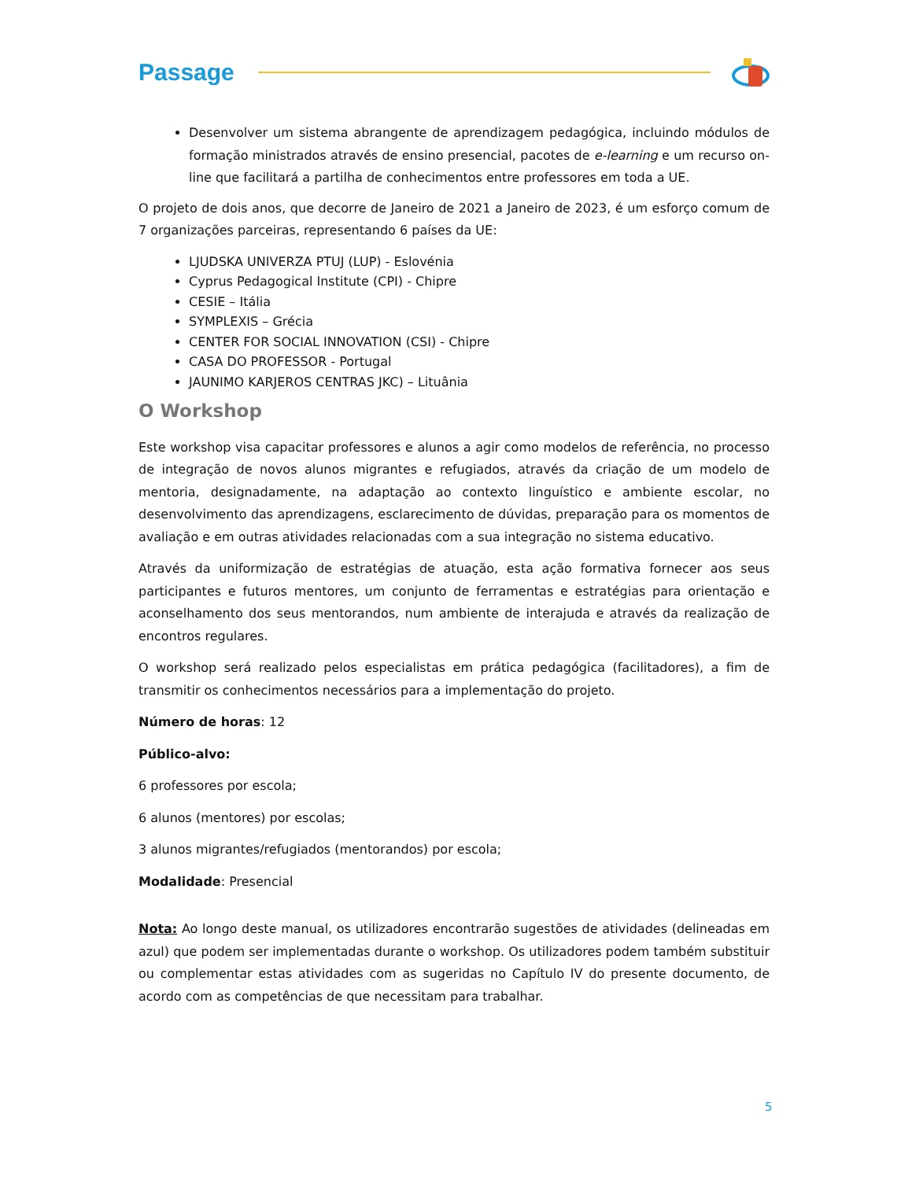Passage
Desenvolver um sistema abrangente de aprendizagem pedagógica, incluindo módulos de formação ministrados através de ensino presencial, pacotes de e-learning e um recurso on-line que facilitará a partilha de conhecimentos entre professores em toda a UE.
O projeto de dois anos, que decorre de Janeiro de 2021 a Janeiro de 2023, é um esforço comum de 7 organizações parceiras, representando 6 países da UE:
LJUDSKA UNIVERZA PTUJ (LUP) - Eslovénia
Cyprus Pedagogical Institute (CPI) - Chipre
CESIE – Itália
SYMPLEXIS – Grécia
CENTER FOR SOCIAL INNOVATION (CSI) - Chipre
CASA DO PROFESSOR - Portugal
JAUNIMO KARJEROS CENTRAS JKC) – Lituânia
O Workshop
Este workshop visa capacitar professores e alunos a agir como modelos de referência, no processo de integração de novos alunos migrantes e refugiados, através da criação de um modelo de mentoria, designadamente, na adaptação ao contexto linguístico e ambiente escolar, no desenvolvimento das aprendizagens, esclarecimento de dúvidas, preparação para os momentos de avaliação e em outras atividades relacionadas com a sua integração no sistema educativo.
Através da uniformização de estratégias de atuação, esta ação formativa fornecer aos seus participantes e futuros mentores, um conjunto de ferramentas e estratégias para orientação e aconselhamento dos seus mentorandos, num ambiente de interajuda e através da realização de encontros regulares.
O workshop será realizado pelos especialistas em prática pedagógica (facilitadores), a fim de transmitir os conhecimentos necessários para a implementação do projeto.
Número de horas: 12
Público-alvo:
6 professores por escola;
6 alunos (mentores) por escolas;
3 alunos migrantes/refugiados (mentorandos) por escola;
Modalidade: Presencial
Nota: Ao longo deste manual, os utilizadores encontrarão sugestões de atividades (delineadas em azul) que podem ser implementadas durante o workshop. Os utilizadores podem também substituir ou complementar estas atividades com as sugeridas no Capítulo IV do presente documento, de acordo com as competências de que necessitam para trabalhar.
5